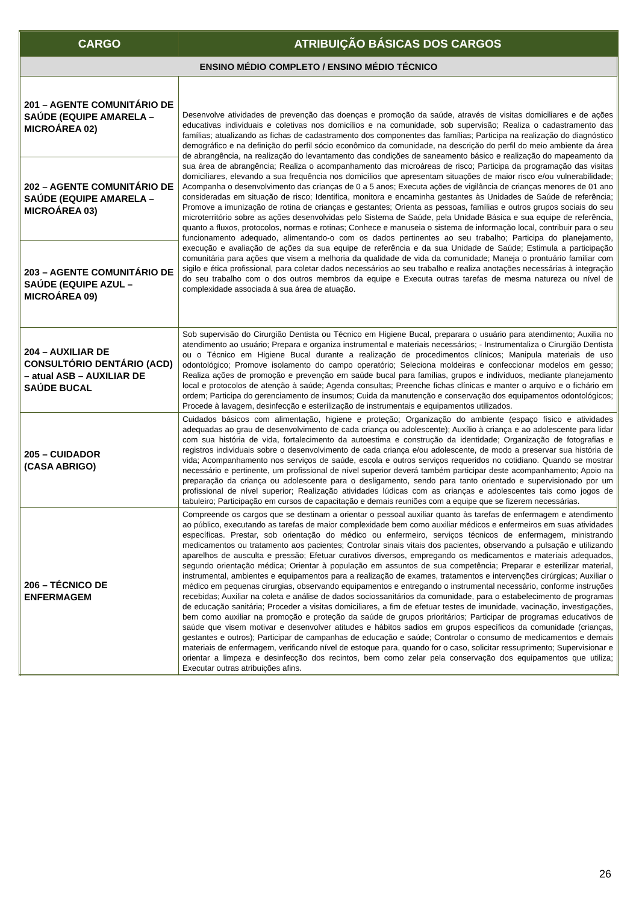| CARGO | ATRIBUIÇÃO BÁSICAS DOS CARGOS |
| --- | --- |
| ENSINO MÉDIO COMPLETO / ENSINO MÉDIO TÉCNICO | |
| 201 – AGENTE COMUNITÁRIO DE SAÚDE (EQUIPE AMARELA – MICROÁREA 02) | Desenvolve atividades de prevenção das doenças e promoção da saúde, através de visitas domiciliares e de ações educativas individuais e coletivas nos domicílios e na comunidade, sob supervisão; Realiza o cadastramento das famílias; atualizando as fichas de cadastramento dos componentes das famílias; Participa na realização do diagnóstico demográfico e na definição do perfil sócio econômico da comunidade, na descrição do perfil do meio ambiente da área de abrangência, na realização do levantamento das condições de saneamento básico e realização do mapeamento da sua área de abrangência; Realiza o acompanhamento das microáreas de risco; Participa da programação das visitas domiciliares, elevando a sua frequência nos domicílios que apresentam situações de maior risco e/ou vulnerabilidade; Acompanha o desenvolvimento das crianças de 0 a 5 anos; Executa ações de vigilância de crianças menores de 01 ano consideradas em situação de risco; Identifica, monitora e encaminha gestantes às Unidades de Saúde de referência; Promove a imunização de rotina de crianças e gestantes; Orienta as pessoas, famílias e outros grupos sociais do seu microterritório sobre as ações desenvolvidas pelo Sistema de Saúde, pela Unidade Básica e sua equipe de referência, quanto a fluxos, protocolos, normas e rotinas; Conhece e manuseia o sistema de informação local, contribuir para o seu funcionamento adequado, alimentando-o com os dados pertinentes ao seu trabalho; Participa do planejamento, execução e avaliação de ações da sua equipe de referência e da sua Unidade de Saúde; Estimula a participação comunitária para ações que visem a melhoria da qualidade de vida da comunidade; Maneja o prontuário familiar com sigilo e ética profissional, para coletar dados necessários ao seu trabalho e realiza anotações necessárias à integração do seu trabalho com o dos outros membros da equipe e Executa outras tarefas de mesma natureza ou nível de complexidade associada à sua área de atuação. |
| 202 – AGENTE COMUNITÁRIO DE SAÚDE (EQUIPE AMARELA – MICROÁREA 03) | |
| 203 – AGENTE COMUNITÁRIO DE SAÚDE (EQUIPE AZUL – MICROÁREA 09) | |
| 204 – AUXILIAR DE CONSULTÓRIO DENTÁRIO (ACD) – atual ASB – AUXILIAR DE SAÚDE BUCAL | Sob supervisão do Cirurgião Dentista ou Técnico em Higiene Bucal, preparara o usuário para atendimento; Auxilia no atendimento ao usuário; Prepara e organiza instrumental e materiais necessários; - Instrumentaliza o Cirurgião Dentista ou o Técnico em Higiene Bucal durante a realização de procedimentos clínicos; Manipula materiais de uso odontológico; Promove isolamento do campo operatório; Seleciona moldeiras e confeccionar modelos em gesso; Realiza ações de promoção e prevenção em saúde bucal para famílias, grupos e indivíduos, mediante planejamento local e protocolos de atenção à saúde; Agenda consultas; Preenche fichas clínicas e manter o arquivo e o fichário em ordem; Participa do gerenciamento de insumos; Cuida da manutenção e conservação dos equipamentos odontológicos; Procede à lavagem, desinfecção e esterilização de instrumentais e equipamentos utilizados. |
| 205 – CUIDADOR (CASA ABRIGO) | Cuidados básicos com alimentação, higiene e proteção; Organização do ambiente (espaço físico e atividades adequadas ao grau de desenvolvimento de cada criança ou adolescente); Auxílio à criança e ao adolescente para lidar com sua história de vida, fortalecimento da autoestima e construção da identidade; Organização de fotografias e registros individuais sobre o desenvolvimento de cada criança e/ou adolescente, de modo a preservar sua história de vida; Acompanhamento nos serviços de saúde, escola e outros serviços requeridos no cotidiano. Quando se mostrar necessário e pertinente, um profissional de nível superior deverá também participar deste acompanhamento; Apoio na preparação da criança ou adolescente para o desligamento, sendo para tanto orientado e supervisionado por um profissional de nível superior; Realização atividades lúdicas com as crianças e adolescentes tais como jogos de tabuleiro; Participação em cursos de capacitação e demais reuniões com a equipe que se fizerem necessárias. |
| 206 – TÉCNICO DE ENFERMAGEM | Compreende os cargos que se destinam a orientar o pessoal auxiliar quanto às tarefas de enfermagem e atendimento ao público, executando as tarefas de maior complexidade bem como auxiliar médicos e enfermeiros em suas atividades específicas. Prestar, sob orientação do médico ou enfermeiro, serviços técnicos de enfermagem, ministrando medicamentos ou tratamento aos pacientes; Controlar sinais vitais dos pacientes, observando a pulsação e utilizando aparelhos de ausculta e pressão; Efetuar curativos diversos, empregando os medicamentos e materiais adequados, segundo orientação médica; Orientar à população em assuntos de sua competência; Preparar e esterilizar material, instrumental, ambientes e equipamentos para a realização de exames, tratamentos e intervenções cirúrgicas; Auxiliar o médico em pequenas cirurgias, observando equipamentos e entregando o instrumental necessário, conforme instruções recebidas; Auxiliar na coleta e análise de dados sociossanitários da comunidade, para o estabelecimento de programas de educação sanitária; Proceder a visitas domiciliares, a fim de efetuar testes de imunidade, vacinação, investigações, bem como auxiliar na promoção e proteção da saúde de grupos prioritários; Participar de programas educativos de saúde que visem motivar e desenvolver atitudes e hábitos sadios em grupos específicos da comunidade (crianças, gestantes e outros); Participar de campanhas de educação e saúde; Controlar o consumo de medicamentos e demais materiais de enfermagem, verificando nível de estoque para, quando for o caso, solicitar ressuprimento; Supervisionar e orientar a limpeza e desinfecção dos recintos, bem como zelar pela conservação dos equipamentos que utiliza; Executar outras atribuições afins. |
26